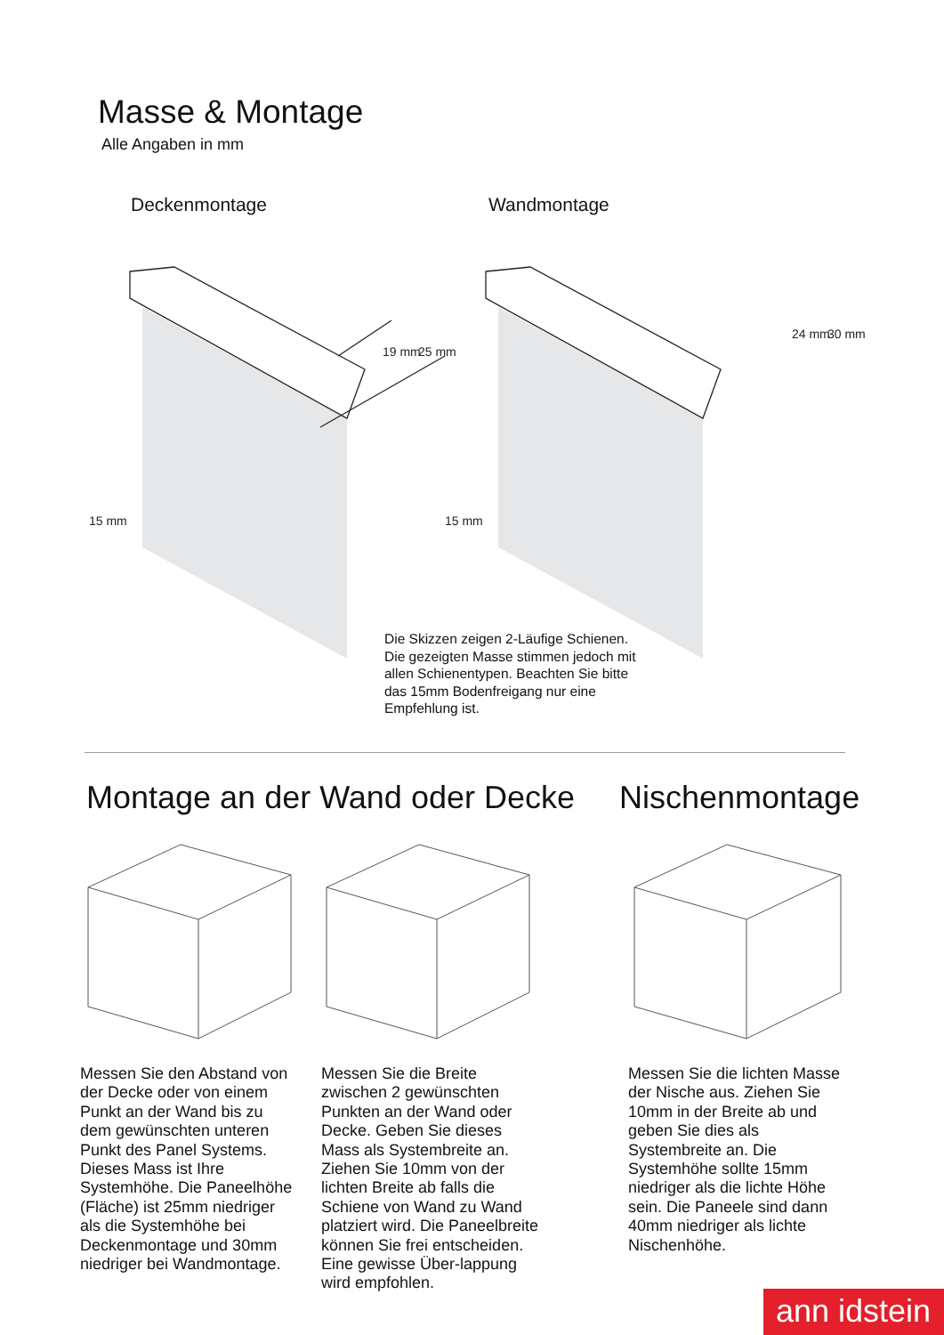Masse & Montage
Alle Angaben in mm
Deckenmontage Wandmontage
15 mm
15 mm
19 mm
25 mm
24 mm
30 mm
Die Skizzen zeigen 2-Läufige Schienen. Die gezeigten Masse stimmen jedoch mit allen Schienentypen. Beachten Sie bitte das 15mm Bodenfreigang nur eine Empfehlung ist.
Montage an der Wand oder Decke Nischenmontage
Messen Sie den Abstand von der Decke oder von einem Punkt an der Wand bis zu dem gewünschten unteren Punkt des Panel Systems. Dieses Mass ist Ihre Systemhöhe. Die Paneelhöhe (Fläche) ist 25mm niedriger als die Systemhöhe bei Deckenmontage und 30mm niedriger bei Wandmontage.
Messen Sie die Breite zwischen 2 gewünschten Punkten an der Wand oder Decke. Geben Sie dieses Mass als Systembreite an. Ziehen Sie 10mm von der lichten Breite ab falls die Schiene von Wand zu Wand platziert wird. Die Paneelbreite können Sie frei entscheiden. Eine gewisse Über-lappung wird empfohlen.
Messen Sie die lichten Masse der Nische aus. Ziehen Sie 10mm in der Breite ab und geben Sie dies als Systembreite an. Die Systemhöhe sollte 15mm niedriger als die lichte Höhe sein. Die Paneele sind dann 40mm niedriger als lichte Nischenhöhe.
ann idstein